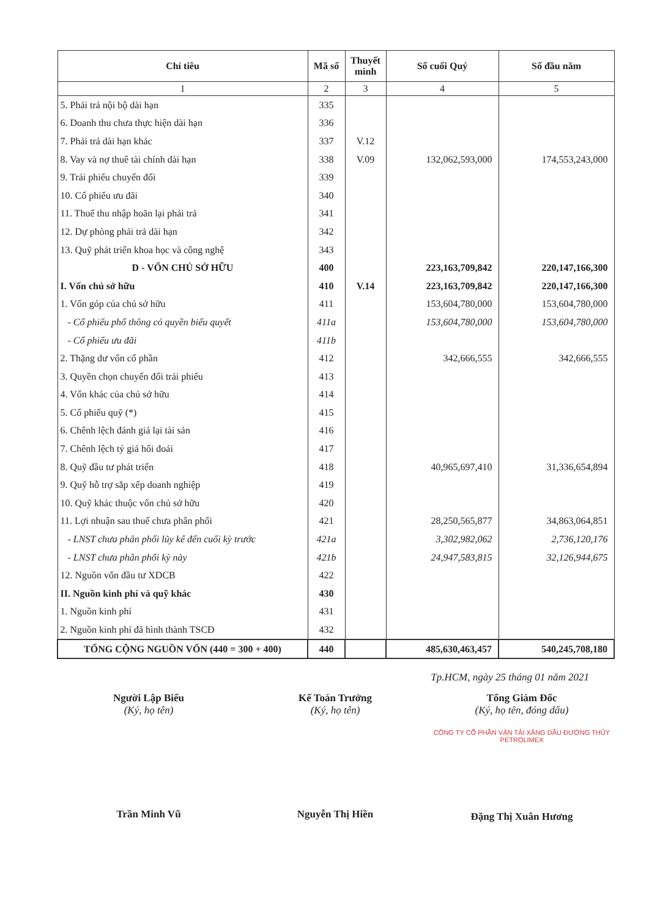| Chỉ tiêu | Mã số | Thuyết minh | Số cuối Quý | Số đầu năm |
| --- | --- | --- | --- | --- |
| 1 | 2 | 3 | 4 | 5 |
| 5. Phải trả nội bộ dài hạn | 335 | | | |
| 6. Doanh thu chưa thực hiện dài hạn | 336 | | | |
| 7. Phải trả dài hạn khác | 337 | V.12 | | |
| 8. Vay và nợ thuê tài chính dài hạn | 338 | V.09 | 132,062,593,000 | 174,553,243,000 |
| 9. Trái phiếu chuyển đổi | 339 | | | |
| 10. Cổ phiếu ưu đãi | 340 | | | |
| 11. Thuế thu nhập hoãn lại phải trả | 341 | | | |
| 12. Dự phòng phải trả dài hạn | 342 | | | |
| 13. Quỹ phát triển khoa học và công nghệ | 343 | | | |
| D - VỐN CHỦ SỞ HỮU | 400 | | 223,163,709,842 | 220,147,166,300 |
| I. Vốn chủ sở hữu | 410 | V.14 | 223,163,709,842 | 220,147,166,300 |
| 1. Vốn góp của chủ sở hữu | 411 | | 153,604,780,000 | 153,604,780,000 |
| - Cổ phiếu phổ thông có quyền biểu quyết | 411a | | 153,604,780,000 | 153,604,780,000 |
| - Cổ phiếu ưu đãi | 411b | | | |
| 2. Thặng dư vốn cổ phần | 412 | | 342,666,555 | 342,666,555 |
| 3. Quyền chọn chuyển đổi trái phiếu | 413 | | | |
| 4. Vốn khác của chủ sở hữu | 414 | | | |
| 5. Cổ phiếu quỹ (*) | 415 | | | |
| 6. Chênh lệch đánh giá lại tài sản | 416 | | | |
| 7. Chênh lệch tỷ giá hối đoái | 417 | | | |
| 8. Quỹ đầu tư phát triển | 418 | | 40,965,697,410 | 31,336,654,894 |
| 9. Quỹ hỗ trợ sắp xếp doanh nghiệp | 419 | | | |
| 10. Quỹ khác thuộc vốn chủ sở hữu | 420 | | | |
| 11. Lợi nhuận sau thuế chưa phân phối | 421 | | 28,250,565,877 | 34,863,064,851 |
| - LNST chưa phân phối lũy kế đến cuối kỳ trước | 421a | | 3,302,982,062 | 2,736,120,176 |
| - LNST chưa phân phối kỳ này | 421b | | 24,947,583,815 | 32,126,944,675 |
| 12. Nguồn vốn đầu tư XDCB | 422 | | | |
| II. Nguồn kinh phí và quỹ khác | 430 | | | |
| 1. Nguồn kinh phí | 431 | | | |
| 2. Nguồn kinh phí đã hình thành TSCĐ | 432 | | | |
| TỔNG CỘNG NGUỒN VỐN (440 = 300 + 400) | 440 | | 485,630,463,457 | 540,245,708,180 |
Tp.HCM, ngày 25 tháng 01 năm 2021
Người Lập Biểu
(Ký, họ tên)
Trần Minh Vũ
Kế Toán Trưởng
(Ký, họ tên)
Nguyễn Thị Hiền
Tổng Giám Đốc
(Ký, họ tên, đóng dấu)
CÔNG TY CỔ PHẦN VẬN TẢI XĂNG DẦU ĐƯỜNG THỦY PETROLIMEX
Đặng Thị Xuân Hương